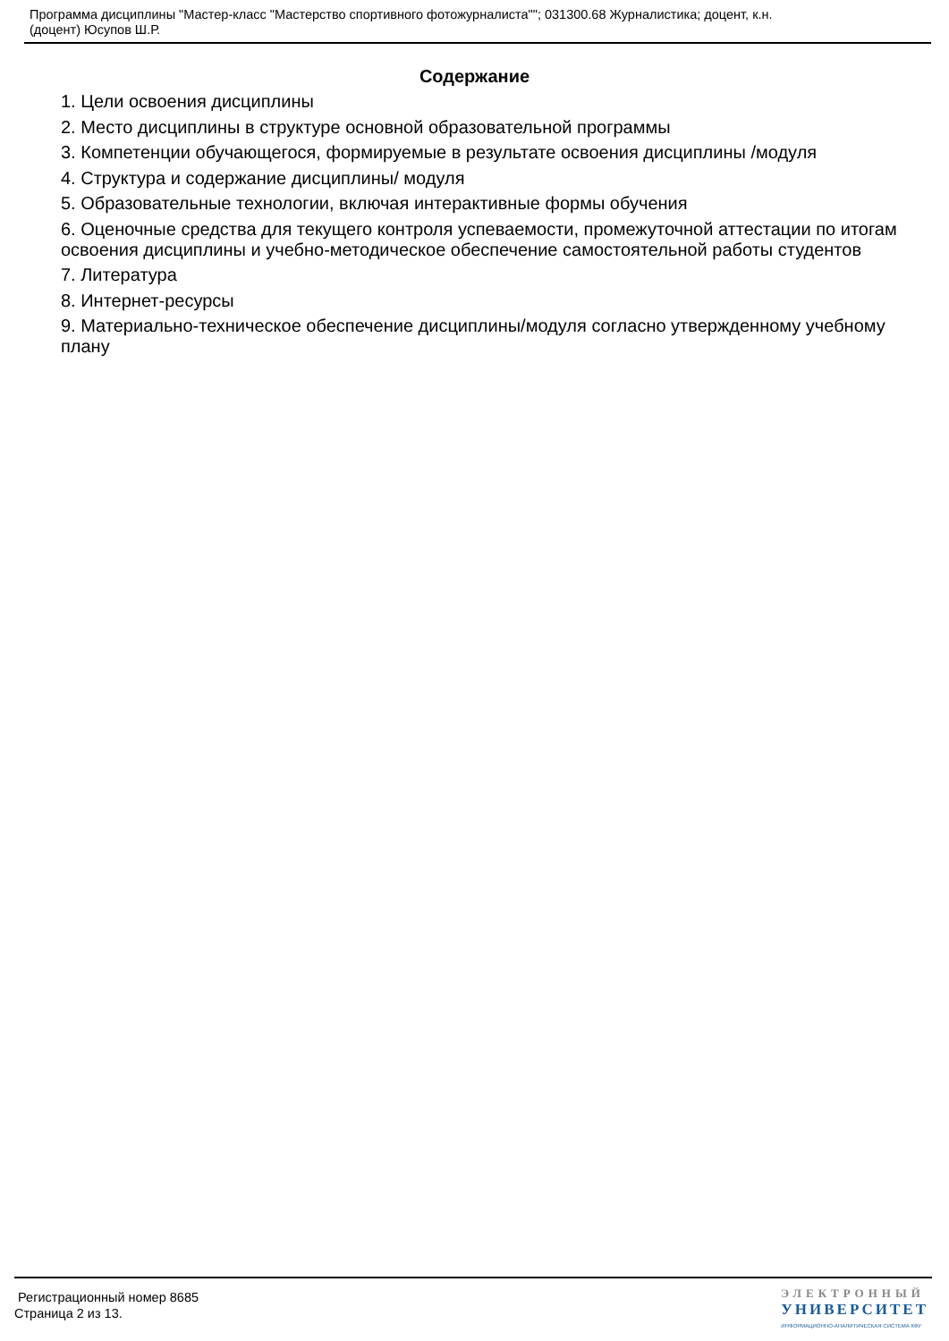Программа дисциплины "Мастер-класс "Мастерство спортивного фотожурналиста""; 031300.68 Журналистика; доцент, к.н.
(доцент) Юсупов Ш.Р.
Содержание
1. Цели освоения дисциплины
2. Место дисциплины в структуре основной образовательной программы
3. Компетенции обучающегося, формируемые в результате освоения дисциплины /модуля
4. Структура и содержание дисциплины/ модуля
5. Образовательные технологии, включая интерактивные формы обучения
6. Оценочные средства для текущего контроля успеваемости, промежуточной аттестации по итогам освоения дисциплины и учебно-методическое обеспечение самостоятельной работы студентов
7. Литература
8. Интернет-ресурсы
9. Материально-техническое обеспечение дисциплины/модуля согласно утвержденному учебному плану
Регистрационный номер 8685
Страница 2 из 13.
ЭЛЕКТРОННЫЙ
УНИВЕРСИТЕТ
ИНФОРМАЦИОННО-АНАЛИТИЧЕСКАЯ СИСТЕМА КФУ